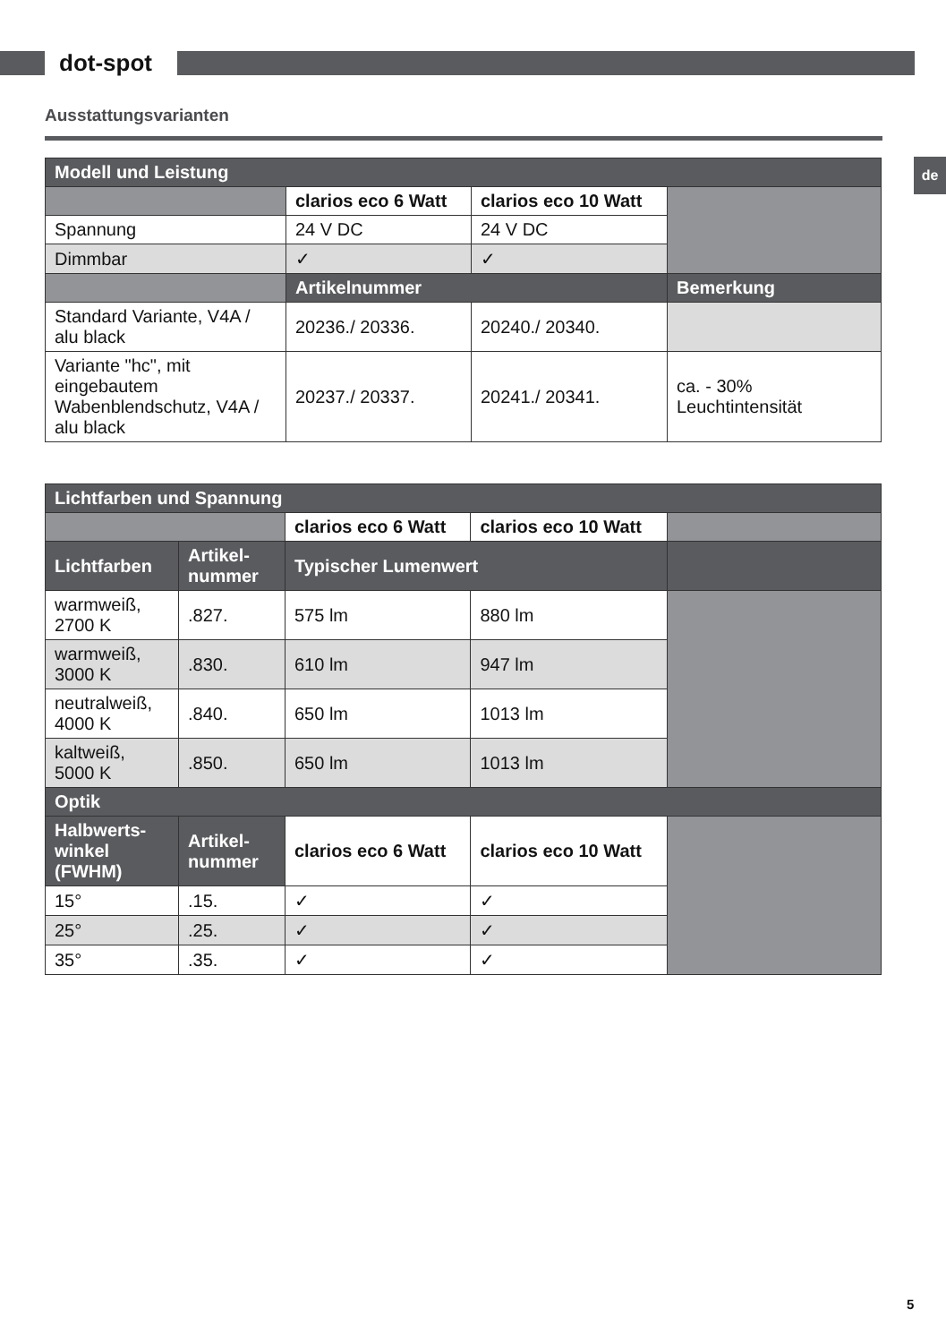dot-spot
Ausstattungsvarianten
de
| Modell und Leistung | | | |
| | clarios eco 6 Watt | clarios eco 10 Watt | |
| Spannung | 24 V DC | 24 V DC | |
| Dimmbar | ✓ | ✓ | |
| | Artikelnummer | | Bemerkung |
| Standard Variante, V4A / alu black | 20236./ 20336. | 20240./ 20340. | |
| Variante "hc", mit eingebautem Wabenblendschutz, V4A / alu black | 20237./ 20337. | 20241./ 20341. | ca. - 30% Leuchtintensität |
| Lichtfarben und Spannung | | | | |
| | | clarios eco 6 Watt | clarios eco 10 Watt | |
| Lichtfarben | Artikel-nummer | Typischer Lumenwert | | |
| warmweiß, 2700 K | .827. | 575 lm | 880 lm | |
| warmweiß, 3000 K | .830. | 610 lm | 947 lm | |
| neutralweiß, 4000 K | .840. | 650 lm | 1013 lm | |
| kaltweiß, 5000 K | .850. | 650 lm | 1013 lm | |
| Optik | | | | |
| Halbwerts-winkel (FWHM) | Artikel-nummer | clarios eco 6 Watt | clarios eco 10 Watt | |
| 15° | .15. | ✓ | ✓ | |
| 25° | .25. | ✓ | ✓ | |
| 35° | .35. | ✓ | ✓ | |
5